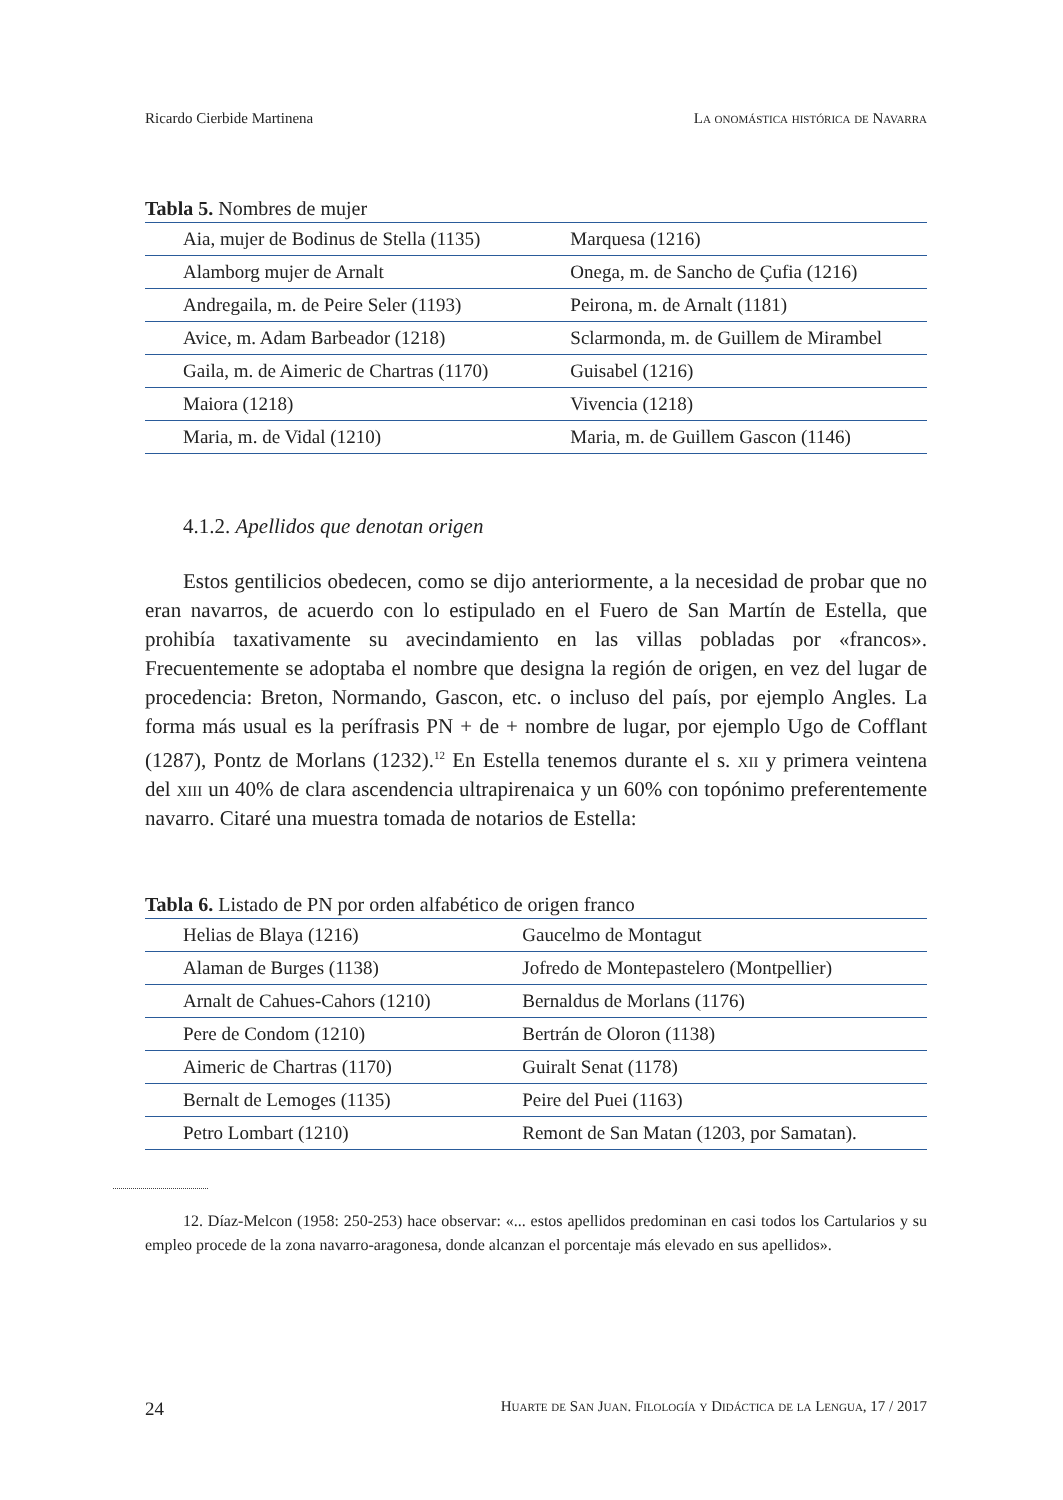Ricardo Cierbide Martinena La onomástica histórica de Navarra
Tabla 5. Nombres de mujer
| Aia, mujer de Bodinus de Stella (1135) | Marquesa (1216) |
| Alamborg mujer de Arnalt | Onega, m. de Sancho de Çufia (1216) |
| Andregaila, m. de Peire Seler (1193) | Peirona, m. de Arnalt (1181) |
| Avice, m. Adam Barbeador (1218) | Sclarmonda, m. de Guillem de Mirambel |
| Gaila, m. de Aimeric de Chartras (1170) | Guisabel (1216) |
| Maiora (1218) | Vivencia (1218) |
| Maria, m. de Vidal (1210) | Maria, m. de Guillem Gascon (1146) |
4.1.2. Apellidos que denotan origen
Estos gentilicios obedecen, como se dijo anteriormente, a la necesidad de probar que no eran navarros, de acuerdo con lo estipulado en el Fuero de San Martín de Estella, que prohibía taxativamente su avecindamiento en las villas pobladas por «francos». Frecuentemente se adoptaba el nombre que designa la región de origen, en vez del lugar de procedencia: Breton, Normando, Gascon, etc. o incluso del país, por ejemplo Angles. La forma más usual es la perífrasis PN + de + nombre de lugar, por ejemplo Ugo de Cofflant (1287), Pontz de Morlans (1232).<sup>12</sup> En Estella tenemos durante el s. xii y primera veintena del xiii un 40% de clara ascendencia ultrapirenaica y un 60% con topónimo preferentemente navarro. Citaré una muestra tomada de notarios de Estella:
Tabla 6. Listado de PN por orden alfabético de origen franco
| Helias de Blaya (1216) | Gaucelmo de Montagut |
| Alaman de Burges (1138) | Jofredo de Montepastelero (Montpellier) |
| Arnalt de Cahues-Cahors (1210) | Bernaldus de Morlans (1176) |
| Pere de Condom (1210) | Bertrán de Oloron (1138) |
| Aimeric de Chartras (1170) | Guiralt Senat (1178) |
| Bernalt de Lemoges (1135) | Peire del Puei (1163) |
| Petro Lombart (1210) | Remont de San Matan (1203, por Samatan). |
12. Díaz-Melcon (1958: 250-253) hace observar: «... estos apellidos predominan en casi todos los Cartularios y su empleo procede de la zona navarro-aragonesa, donde alcanzan el porcentaje más elevado en sus apellidos».
24 Huarte de San Juan. Filología y Didáctica de la Lengua, 17 / 2017